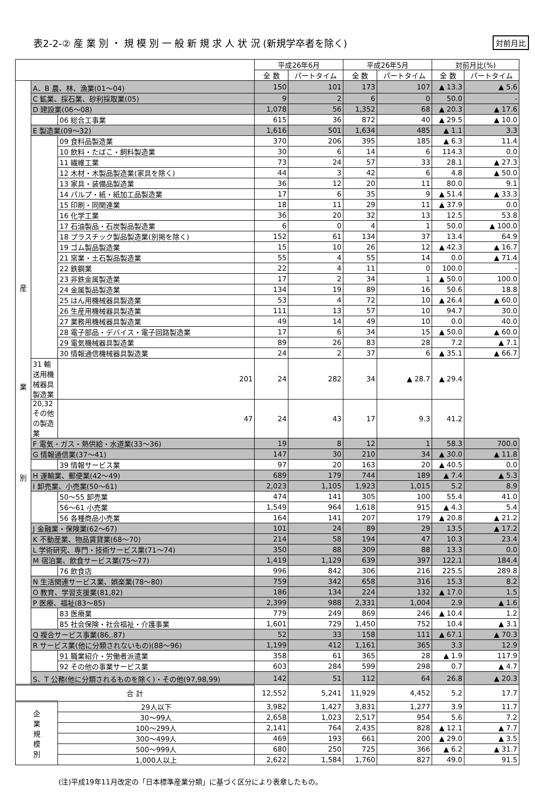表2-2-② 産 業 別 ・ 規 模 別 一 般 新 規 求 人 状 況 (新規学卒者を除く) 対前月比
| | | | 平成26年6月 | | 平成26年5月 | | 対前月比(%) | |
| --- | --- | --- | --- | --- | --- | --- | --- | --- |
| | | | 全 数 | パートタイム | 全 数 | パートタイム | 全 数 | パートタイム |
| 産 業 別 | A、B 農、林、漁業(01～04) | | 150 | 101 | 173 | 107 | ▲ 13.3 | ▲ 5.6 |
| | C 鉱業、採石業、砂利採取業(05) | | 9 | 2 | 6 | 0 | 50.0 | - |
| | D 建設業(06～08) | | 1,078 | 56 | 1,352 | 68 | ▲ 20.3 | ▲ 17.6 |
| | | 06 総合工事業 | 615 | 36 | 872 | 40 | ▲ 29.5 | ▲ 10.0 |
| | E 製造業(09～32) | | 1,616 | 501 | 1,634 | 485 | ▲ 1.1 | 3.3 |
| | | 09 食料品製造業 | 370 | 206 | 395 | 185 | ▲ 6.3 | 11.4 |
| | | 10 飲料・たばこ・飼料製造業 | 30 | 6 | 14 | 6 | 114.3 | 0.0 |
| | | 11 繊維工業 | 73 | 24 | 57 | 33 | 28.1 | ▲ 27.3 |
| | | 12 木材・木製品製造業(家具を除く) | 44 | 3 | 42 | 6 | 4.8 | ▲ 50.0 |
| | | 13 家具・装備品製造業 | 36 | 12 | 20 | 11 | 80.0 | 9.1 |
| | | 14 パルプ・紙・紙加工品製造業 | 17 | 6 | 35 | 9 | ▲ 51.4 | ▲ 33.3 |
| | | 15 印刷・同関連業 | 18 | 11 | 29 | 11 | ▲ 37.9 | 0.0 |
| | | 16 化学工業 | 36 | 20 | 32 | 13 | 12.5 | 53.8 |
| | | 17 石油製品・石炭製品製造業 | 6 | 0 | 4 | 1 | 50.0 | ▲ 100.0 |
| | | 18 プラスチック製品製造業(別掲を除く) | 152 | 61 | 134 | 37 | 13.4 | 64.9 |
| | | 19 ゴム製品製造業 | 15 | 10 | 26 | 12 | ▲ 42.3 | ▲ 16.7 |
| | | 21 窯業・土石製品製造業 | 55 | 4 | 55 | 14 | 0.0 | ▲ 71.4 |
| | | 22 鉄鋼業 | 22 | 4 | 11 | 0 | 100.0 | - |
| | | 23 非鉄金属製造業 | 17 | 2 | 34 | 1 | ▲ 50.0 | 100.0 |
| | | 24 金属製品製造業 | 134 | 19 | 89 | 16 | 50.6 | 18.8 |
| | | 25 はん用機械器具製造業 | 53 | 4 | 72 | 10 | ▲ 26.4 | ▲ 60.0 |
| | | 26 生産用機械器具製造業 | 111 | 13 | 57 | 10 | 94.7 | 30.0 |
| | | 27 業務用機械器具製造業 | 49 | 14 | 49 | 10 | 0.0 | 40.0 |
| | | 28 電子部品・デバイス・電子回路製造業 | 17 | 6 | 34 | 15 | ▲ 50.0 | ▲ 60.0 |
| | | 29 電気機械器具製造業 | 89 | 26 | 83 | 28 | 7.2 | ▲ 7.1 |
| | | 30 情報通信機械器具製造業 | 24 | 2 | 37 | 6 | ▲ 35.1 | ▲ 66.7 |
| | 31 輸送用機械器具製造業 | 201 | 24 | 282 | 34 | ▲ 28.7 | ▲ 29.4 | |
| | 20,32 その他の製造業 | 47 | 24 | 43 | 17 | 9.3 | 41.2 | |
| | F 電気・ガス・熱供給・水道業(33～36) | | 19 | 8 | 12 | 1 | 58.3 | 700.0 |
| | G 情報通信業(37～41) | | 147 | 30 | 210 | 34 | ▲ 30.0 | ▲ 11.8 |
| | | 39 情報サービス業 | 97 | 20 | 163 | 20 | ▲ 40.5 | 0.0 |
| | H 運輸業、郵便業(42～49) | | 689 | 179 | 744 | 189 | ▲ 7.4 | ▲ 5.3 |
| | I 卸売業、小売業(50～61) | | 2,023 | 1,105 | 1,923 | 1,015 | 5.2 | 8.9 |
| | | 50～55 卸売業 | 474 | 141 | 305 | 100 | 55.4 | 41.0 |
| | | 56～61 小売業 | 1,549 | 964 | 1,618 | 915 | ▲ 4.3 | 5.4 |
| | | 56 各種商品小売業 | 164 | 141 | 207 | 179 | ▲ 20.8 | ▲ 21.2 |
| | J 金融業・保険業(62～67) | | 101 | 24 | 89 | 29 | 13.5 | ▲ 17.2 |
| | K 不動産業、物品賃貸業(68～70) | | 214 | 58 | 194 | 47 | 10.3 | 23.4 |
| | L 学術研究、専門・技術サービス業(71～74) | | 350 | 88 | 309 | 88 | 13.3 | 0.0 |
| | M 宿泊業、飲食サービス業(75～77) | | 1,419 | 1,129 | 639 | 397 | 122.1 | 184.4 |
| | | 76 飲食店 | 996 | 842 | 306 | 216 | 225.5 | 289.8 |
| | N 生活関連サービス業、娯楽業(78～80) | | 759 | 342 | 658 | 316 | 15.3 | 8.2 |
| | O 教育、学習支援業(81,82) | | 186 | 134 | 224 | 132 | ▲ 17.0 | 1.5 |
| | P 医療、福祉(83～85) | | 2,399 | 988 | 2,331 | 1,004 | 2.9 | ▲ 1.6 |
| | | 83 医療業 | 779 | 249 | 869 | 246 | ▲ 10.4 | 1.2 |
| | | 85 社会保険・社会福祉・介護事業 | 1,601 | 729 | 1,450 | 752 | 10.4 | ▲ 3.1 |
| | Q 複合サービス事業(86,.87) | | 52 | 33 | 158 | 111 | ▲ 67.1 | ▲ 70.3 |
| | R サービス業(他に分類されないもの)(88～96) | | 1,199 | 412 | 1,161 | 365 | 3.3 | 12.9 |
| | | 91 職業紹介・労働者派遣業 | 358 | 61 | 365 | 28 | ▲ 1.9 | 117.9 |
| | | 92 その他の事業サービス業 | 603 | 284 | 599 | 298 | 0.7 | ▲ 4.7 |
| | S、T 公務(他に分類されるものを除く)・その他(97,98,99) | | 142 | 51 | 112 | 64 | 26.8 | ▲ 20.3 |
| 合 計 | | | 12,552 | 5,241 | 11,929 | 4,452 | 5.2 | 17.7 |
| 企 業 規 模 別 | | 29人以下 | 3,982 | 1,427 | 3,831 | 1,277 | 3.9 | 11.7 |
| | | 30～99人 | 2,658 | 1,023 | 2,517 | 954 | 5.6 | 7.2 |
| | | 100～299人 | 2,141 | 764 | 2,435 | 828 | ▲ 12.1 | ▲ 7.7 |
| | | 300～499人 | 469 | 193 | 661 | 200 | ▲ 29.0 | ▲ 3.5 |
| | | 500～999人 | 680 | 250 | 725 | 366 | ▲ 6.2 | ▲ 31.7 |
| | | 1,000人以上 | 2,622 | 1,584 | 1,760 | 827 | 49.0 | 91.5 |
(注)平成19年11月改定の「日本標準産業分類」に基づく区分により表章したもの。